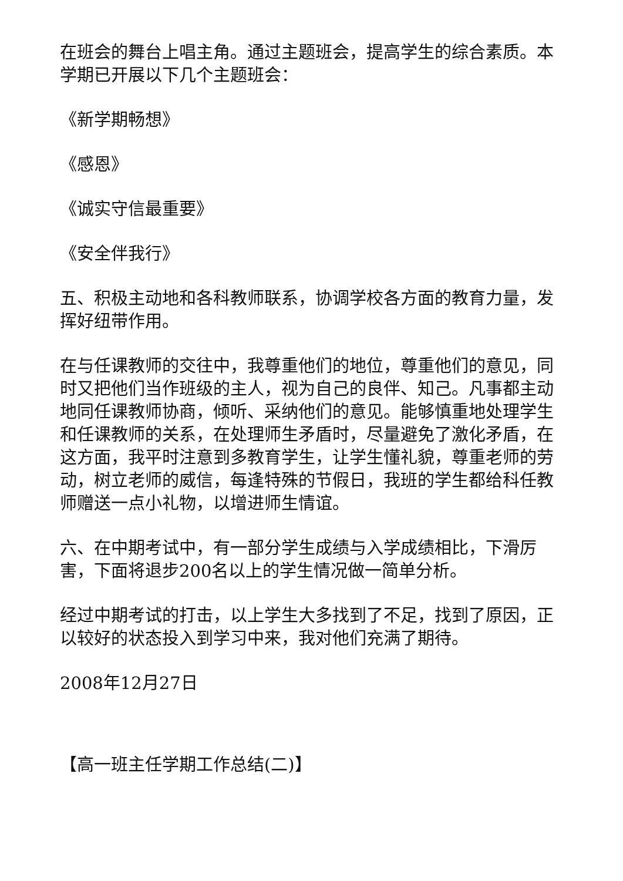在班会的舞台上唱主角。通过主题班会，提高学生的综合素质。本学期已开展以下几个主题班会：
《新学期畅想》
《感恩》
《诚实守信最重要》
《安全伴我行》
五、积极主动地和各科教师联系，协调学校各方面的教育力量，发挥好纽带作用。
在与任课教师的交往中，我尊重他们的地位，尊重他们的意见，同时又把他们当作班级的主人，视为自己的良伴、知己。凡事都主动地同任课教师协商，倾听、采纳他们的意见。能够慎重地处理学生和任课教师的关系，在处理师生矛盾时，尽量避免了激化矛盾，在这方面，我平时注意到多教育学生，让学生懂礼貌，尊重老师的劳动，树立老师的威信，每逢特殊的节假日，我班的学生都给科任教师赠送一点小礼物，以增进师生情谊。
六、在中期考试中，有一部分学生成绩与入学成绩相比，下滑厉害，下面将退步200名以上的学生情况做一简单分析。
经过中期考试的打击，以上学生大多找到了不足，找到了原因，正以较好的状态投入到学习中来，我对他们充满了期待。
2008年12月27日
【高一班主任学期工作总结(二)】